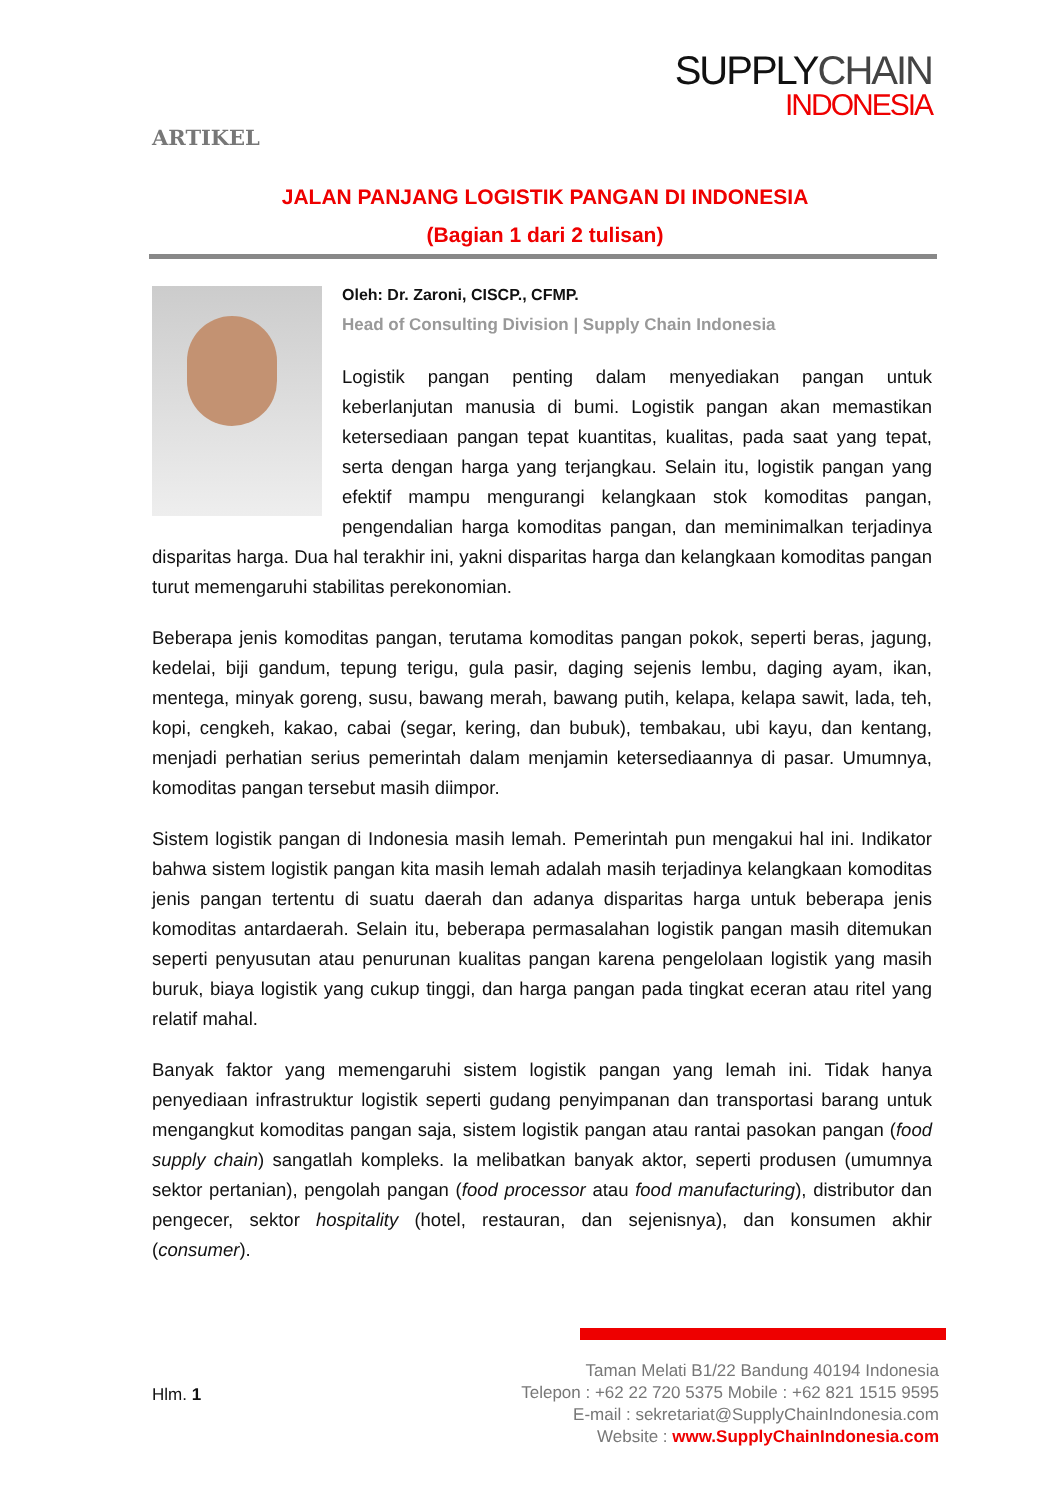ARTIKEL
SUPPLYCHAIN
INDONESIA
JALAN PANJANG LOGISTIK PANGAN DI INDONESIA
(Bagian 1 dari 2 tulisan)
Oleh: Dr. Zaroni, CISCP., CFMP.
Head of Consulting Division | Supply Chain Indonesia
Logistik pangan penting dalam menyediakan pangan untuk keberlanjutan manusia di bumi. Logistik pangan akan memastikan ketersediaan pangan tepat kuantitas, kualitas, pada saat yang tepat, serta dengan harga yang terjangkau. Selain itu, logistik pangan yang efektif mampu mengurangi kelangkaan stok komoditas pangan, pengendalian harga komoditas pangan, dan meminimalkan terjadinya disparitas harga. Dua hal terakhir ini, yakni disparitas harga dan kelangkaan komoditas pangan turut memengaruhi stabilitas perekonomian.
Beberapa jenis komoditas pangan, terutama komoditas pangan pokok, seperti beras, jagung, kedelai, biji gandum, tepung terigu, gula pasir, daging sejenis lembu, daging ayam, ikan, mentega, minyak goreng, susu, bawang merah, bawang putih, kelapa, kelapa sawit, lada, teh, kopi, cengkeh, kakao, cabai (segar, kering, dan bubuk), tembakau, ubi kayu, dan kentang, menjadi perhatian serius pemerintah dalam menjamin ketersediaannya di pasar. Umumnya, komoditas pangan tersebut masih diimpor.
Sistem logistik pangan di Indonesia masih lemah. Pemerintah pun mengakui hal ini. Indikator bahwa sistem logistik pangan kita masih lemah adalah masih terjadinya kelangkaan komoditas jenis pangan tertentu di suatu daerah dan adanya disparitas harga untuk beberapa jenis komoditas antardaerah. Selain itu, beberapa permasalahan logistik pangan masih ditemukan seperti penyusutan atau penurunan kualitas pangan karena pengelolaan logistik yang masih buruk, biaya logistik yang cukup tinggi, dan harga pangan pada tingkat eceran atau ritel yang relatif mahal.
Banyak faktor yang memengaruhi sistem logistik pangan yang lemah ini. Tidak hanya penyediaan infrastruktur logistik seperti gudang penyimpanan dan transportasi barang untuk mengangkut komoditas pangan saja, sistem logistik pangan atau rantai pasokan pangan (food supply chain) sangatlah kompleks. Ia melibatkan banyak aktor, seperti produsen (umumnya sektor pertanian), pengolah pangan (food processor atau food manufacturing), distributor dan pengecer, sektor hospitality (hotel, restauran, dan sejenisnya), dan konsumen akhir (consumer).
Hlm. 1
Taman Melati B1/22 Bandung 40194 Indonesia
Telepon : +62 22 720 5375 Mobile : +62 821 1515 9595
E-mail : sekretariat@SupplyChainIndonesia.com
Website : www.SupplyChainIndonesia.com